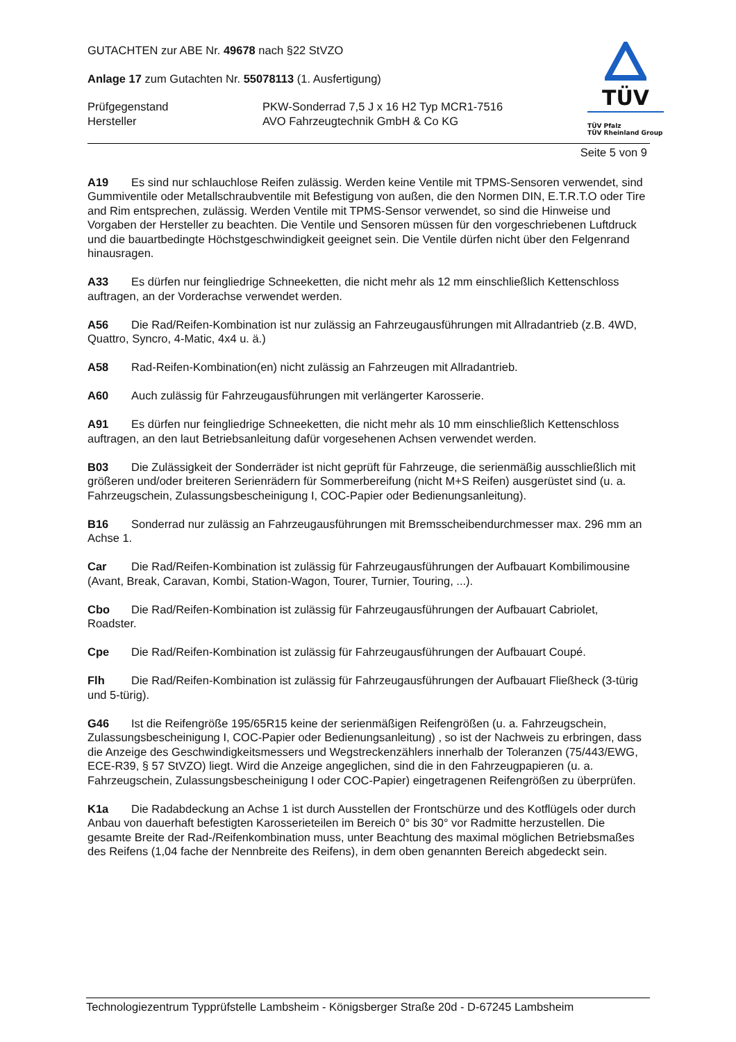TÜV
TÜV Pfalz
TÜV Rheinland Group
GUTACHTEN zur ABE Nr. 49678 nach §22 StVZO
Anlage 17 zum Gutachten Nr. 55078113 (1. Ausfertigung)
Prüfgegenstand PKW-Sonderrad 7,5 J x 16 H2 Typ MCR1-7516
Hersteller AVO Fahrzeugtechnik GmbH & Co KG
Seite 5 von 9
A19 Es sind nur schlauchlose Reifen zulässig. Werden keine Ventile mit TPMS-Sensoren verwendet, sind Gummiventile oder Metallschraubventile mit Befestigung von außen, die den Normen DIN, E.T.R.T.O oder Tire and Rim entsprechen, zulässig. Werden Ventile mit TPMS-Sensor verwendet, so sind die Hinweise und Vorgaben der Hersteller zu beachten. Die Ventile und Sensoren müssen für den vorgeschriebenen Luftdruck und die bauartbedingte Höchstgeschwindigkeit geeignet sein. Die Ventile dürfen nicht über den Felgenrand hinausragen.
A33 Es dürfen nur feingliedrige Schneeketten, die nicht mehr als 12 mm einschließlich Kettenschloss auftragen, an der Vorderachse verwendet werden.
A56 Die Rad/Reifen-Kombination ist nur zulässig an Fahrzeugausführungen mit Allradantrieb (z.B. 4WD, Quattro, Syncro, 4-Matic, 4x4 u. ä.)
A58 Rad-Reifen-Kombination(en) nicht zulässig an Fahrzeugen mit Allradantrieb.
A60 Auch zulässig für Fahrzeugausführungen mit verlängerter Karosserie.
A91 Es dürfen nur feingliedrige Schneeketten, die nicht mehr als 10 mm einschließlich Kettenschloss auftragen, an den laut Betriebsanleitung dafür vorgesehenen Achsen verwendet werden.
B03 Die Zulässigkeit der Sonderräder ist nicht geprüft für Fahrzeuge, die serienmäßig ausschließlich mit größeren und/oder breiteren Serienrädern für Sommerbereifung (nicht M+S Reifen) ausgerüstet sind (u. a. Fahrzeugschein, Zulassungsbescheinigung I, COC-Papier oder Bedienungsanleitung).
B16 Sonderrad nur zulässig an Fahrzeugausführungen mit Bremsscheibendurchmesser max. 296 mm an Achse 1.
Car Die Rad/Reifen-Kombination ist zulässig für Fahrzeugausführungen der Aufbauart Kombilimousine (Avant, Break, Caravan, Kombi, Station-Wagon, Tourer, Turnier, Touring, ...).
Cbo Die Rad/Reifen-Kombination ist zulässig für Fahrzeugausführungen der Aufbauart Cabriolet, Roadster.
Cpe Die Rad/Reifen-Kombination ist zulässig für Fahrzeugausführungen der Aufbauart Coupé.
Flh Die Rad/Reifen-Kombination ist zulässig für Fahrzeugausführungen der Aufbauart Fließheck (3-türig und 5-türig).
G46 Ist die Reifengröße 195/65R15 keine der serienmäßigen Reifengrößen (u. a. Fahrzeugschein, Zulassungsbescheinigung I, COC-Papier oder Bedienungsanleitung) , so ist der Nachweis zu erbringen, dass die Anzeige des Geschwindigkeitsmessers und Wegstreckenzählers innerhalb der Toleranzen (75/443/EWG, ECE-R39, § 57 StVZO) liegt. Wird die Anzeige angeglichen, sind die in den Fahrzeugpapieren (u. a. Fahrzeugschein, Zulassungsbescheinigung I oder COC-Papier) eingetragenen Reifengrößen zu überprüfen.
K1a Die Radabdeckung an Achse 1 ist durch Ausstellen der Frontschürze und des Kotflügels oder durch Anbau von dauerhaft befestigten Karosserieteilen im Bereich 0° bis 30° vor Radmitte herzustellen. Die gesamte Breite der Rad-/Reifenkombination muss, unter Beachtung des maximal möglichen Betriebsmaßes des Reifens (1,04 fache der Nennbreite des Reifens), in dem oben genannten Bereich abgedeckt sein.
Technologiezentrum Typprüfstelle Lambsheim - Königsberger Straße 20d - D-67245 Lambsheim